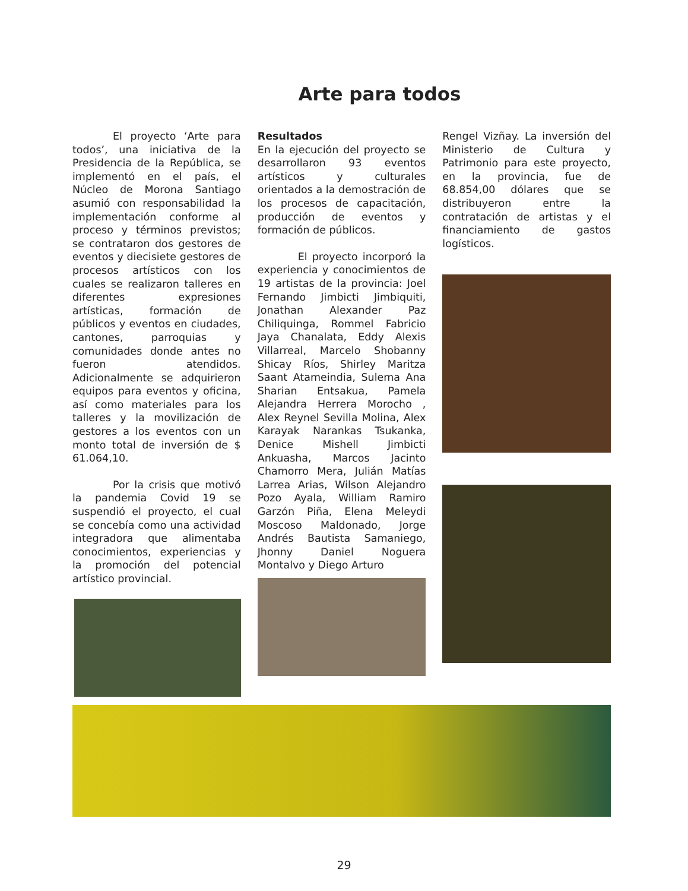Arte para todos
El proyecto ‘Arte para todos’, una iniciativa de la Presidencia de la República, se implementó en el país, el Núcleo de Morona Santiago asumió con responsabilidad la implementación conforme al proceso y términos previstos; se contrataron dos gestores de eventos y diecisiete gestores de procesos artísticos con los cuales se realizaron talleres en diferentes expresiones artísticas, formación de públicos y eventos en ciudades, cantones, parroquias y comunidades donde antes no fueron atendidos. Adicionalmente se adquirieron equipos para eventos y oficina, así como materiales para los talleres y la movilización de gestores a los eventos con un monto total de inversión de $ 61.064,10.
Por la crisis que motivó la pandemia Covid 19 se suspendió el proyecto, el cual se concebía como una actividad integradora que alimentaba conocimientos, experiencias y la promoción del potencial artístico provincial.
Resultados
En la ejecución del proyecto se desarrollaron 93 eventos artísticos y culturales orientados a la demostración de los procesos de capacitación, producción de eventos y formación de públicos.
El proyecto incorporó la experiencia y conocimientos de 19 artistas de la provincia: Joel Fernando Jimbicti Jimbiquiti, Jonathan Alexander Paz Chiliquinga, Rommel Fabricio Jaya Chanalata, Eddy Alexis Villarreal, Marcelo Shobanny Shicay Ríos, Shirley Maritza Saant Atameindia, Sulema Ana Sharian Entsakua, Pamela Alejandra Herrera Morocho , Alex Reynel Sevilla Molina, Alex Karayak Narankas Tsukanka, Denice Mishell Jimbicti Ankuasha, Marcos Jacinto Chamorro Mera, Julián Matías Larrea Arias, Wilson Alejandro Pozo Ayala, William Ramiro Garzón Piña, Elena Meleydi Moscoso Maldonado, Jorge Andrés Bautista Samaniego, Jhonny Daniel Noguera Montalvo y Diego Arturo
Rengel Vizñay. La inversión del Ministerio de Cultura y Patrimonio para este proyecto, en la provincia, fue de 68.854,00 dólares que se distribuyeron entre la contratación de artistas y el financiamiento de gastos logísticos.
29